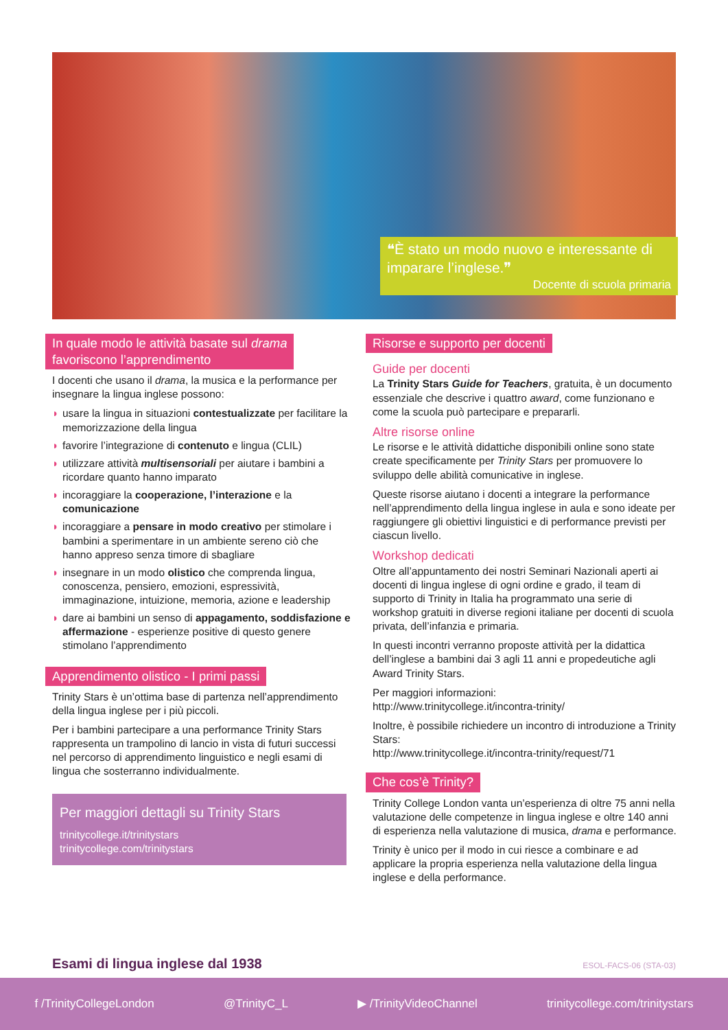❝È stato un modo nuovo e interessante di imparare l’inglese.❞
Docente di scuola primaria
In quale modo le attività basate sul drama
favoriscono l’apprendimento
I docenti che usano il drama, la musica e la performance per insegnare la lingua inglese possono:
◗ usare la lingua in situazioni contestualizzate per facilitare la memorizzazione della lingua
◗ favorire l’integrazione di contenuto e lingua (CLIL)
◗ utilizzare attività multisensoriali per aiutare i bambini a ricordare quanto hanno imparato
◗ incoraggiare la cooperazione, l’interazione e la comunicazione
◗ incoraggiare a pensare in modo creativo per stimolare i bambini a sperimentare in un ambiente sereno ciò che hanno appreso senza timore di sbagliare
◗ insegnare in un modo olistico che comprenda lingua, conoscenza, pensiero, emozioni, espressività, immaginazione, intuizione, memoria, azione e leadership
◗ dare ai bambini un senso di appagamento, soddisfazione e affermazione - esperienze positive di questo genere stimolano l’apprendimento
Apprendimento olistico - I primi passi
Trinity Stars è un’ottima base di partenza nell’apprendimento della lingua inglese per i più piccoli.
Per i bambini partecipare a una performance Trinity Stars rappresenta un trampolino di lancio in vista di futuri successi nel percorso di apprendimento linguistico e negli esami di lingua che sosterranno individualmente.
Per maggiori dettagli su Trinity Stars
trinitycollege.it/trinitystars
trinitycollege.com/trinitystars
Risorse e supporto per docenti
Guide per docenti
La Trinity Stars Guide for Teachers, gratuita, è un documento essenziale che descrive i quattro award, come funzionano e come la scuola può partecipare e prepararli.
Altre risorse online
Le risorse e le attività didattiche disponibili online sono state create specificamente per Trinity Stars per promuovere lo sviluppo delle abilità comunicative in inglese.
Queste risorse aiutano i docenti a integrare la performance nell’apprendimento della lingua inglese in aula e sono ideate per raggiungere gli obiettivi linguistici e di performance previsti per ciascun livello.
Workshop dedicati
Oltre all’appuntamento dei nostri Seminari Nazionali aperti ai docenti di lingua inglese di ogni ordine e grado, il team di supporto di Trinity in Italia ha programmato una serie di workshop gratuiti in diverse regioni italiane per docenti di scuola privata, dell’infanzia e primaria.
In questi incontri verranno proposte attività per la didattica dell’inglese a bambini dai 3 agli 11 anni e propedeutiche agli Award Trinity Stars.
Per maggiori informazioni:
http://www.trinitycollege.it/incontra-trinity/
Inoltre, è possibile richiedere un incontro di introduzione a Trinity Stars:
http://www.trinitycollege.it/incontra-trinity/request/71
Che cos’è Trinity?
Trinity College London vanta un’esperienza di oltre 75 anni nella valutazione delle competenze in lingua inglese e oltre 140 anni di esperienza nella valutazione di musica, drama e performance.
Trinity è unico per il modo in cui riesce a combinare e ad applicare la propria esperienza nella valutazione della lingua inglese e della performance.
Esami di lingua inglese dal 1938 ESOL-FACS-06 (STA-03)
f /TrinityCollegeLondon @TrinityC_L ▶ /TrinityVideoChannel trinitycollege.com/trinitystars